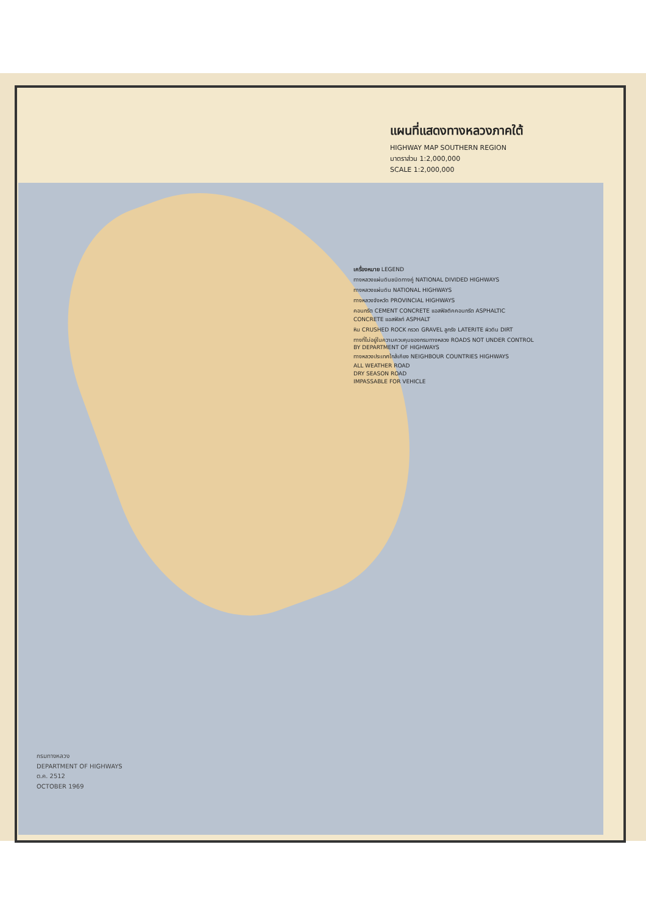แผนที่แสดงทางหลวงภาคใต้
HIGHWAY MAP SOUTHERN REGION
มาตราส่วน 1:2,000,000
SCALE 1:2,000,000
เครื่องหมาย LEGEND
ทางหลวงแผ่นดินชนิดทางคู่ NATIONAL DIVIDED HIGHWAYS
ทางหลวงแผ่นดิน NATIONAL HIGHWAYS
ทางหลวงจังหวัด PROVINCIAL HIGHWAYS
คอนกรีต CEMENT CONCRETE แอสฟัลติคคอนกรีต ASPHALTIC CONCRETE แอสฟัลท์ ASPHALT
หิน CRUSHED ROCK กรวด GRAVEL ลูกรัง LATERITE ผิวดิน DIRT
ทางที่ไม่อยู่ในความควบคุมของกรมทางหลวง ROADS NOT UNDER CONTROL BY DEPARTMENT OF HIGHWAYS
ทางหลวงประเทศใกล้เคียง NEIGHBOUR COUNTRIES HIGHWAYS
ALL WEATHER ROAD
DRY SEASON ROAD
IMPASSABLE FOR VEHICLE
กรมทางหลวง
DEPARTMENT OF HIGHWAYS
ต.ค. 2512
OCTOBER 1969